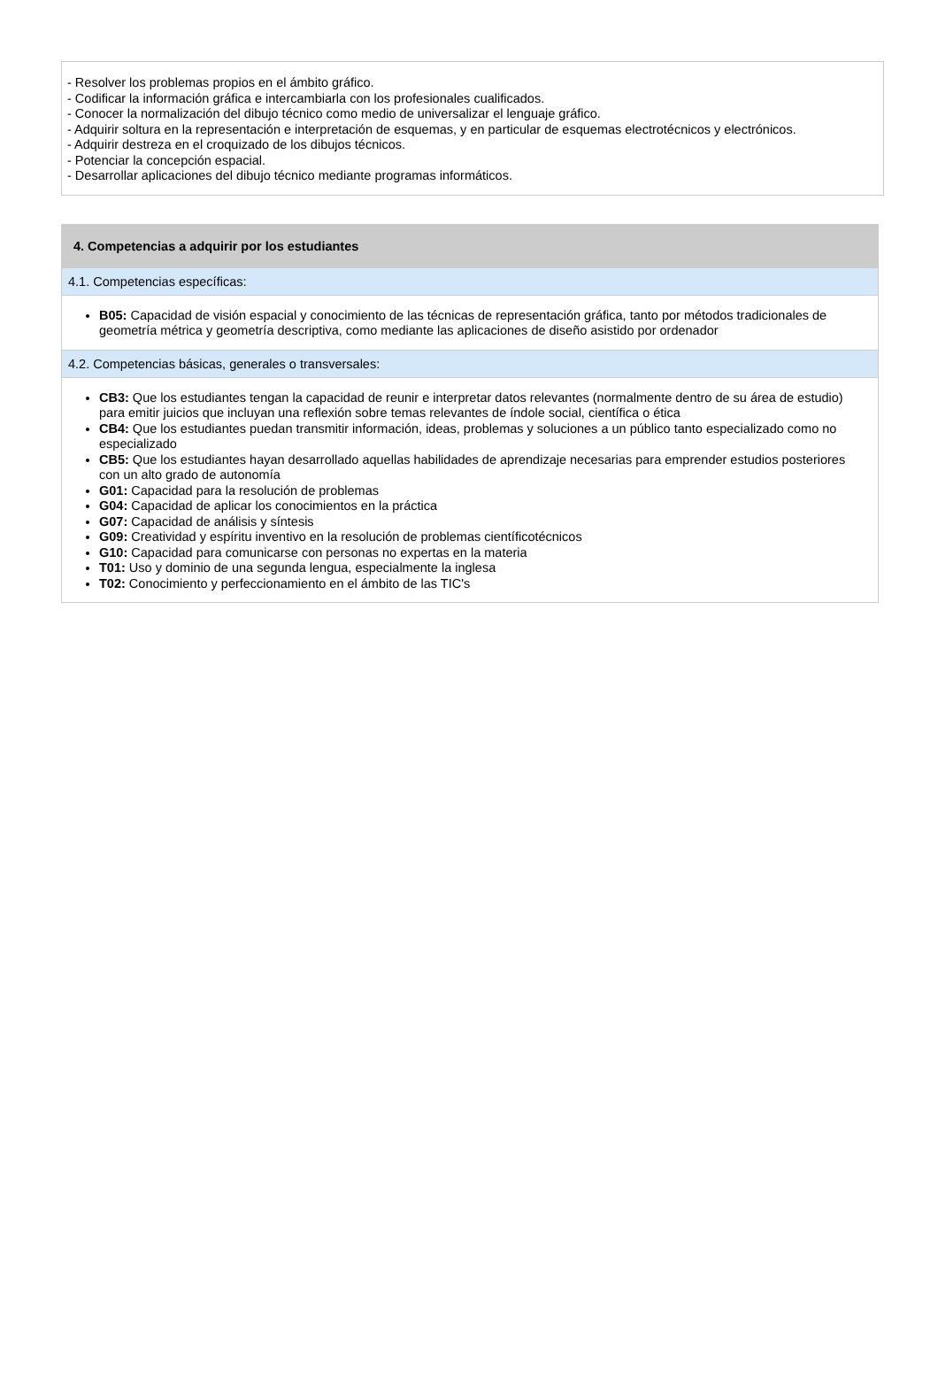- Resolver los problemas propios en el ámbito gráfico.
- Codificar la información gráfica e intercambiarla con los profesionales cualificados.
- Conocer la normalización del dibujo técnico como medio de universalizar el lenguaje gráfico.
- Adquirir soltura en la representación e interpretación de esquemas, y en particular de esquemas electrotécnicos y electrónicos.
- Adquirir destreza en el croquizado de los dibujos técnicos.
- Potenciar la concepción espacial.
- Desarrollar aplicaciones del dibujo técnico mediante programas informáticos.
4. Competencias a adquirir por los estudiantes
4.1. Competencias específicas:
B05: Capacidad de visión espacial y conocimiento de las técnicas de representación gráfica, tanto por métodos tradicionales de geometría métrica y geometría descriptiva, como mediante las aplicaciones de diseño asistido por ordenador
4.2. Competencias básicas, generales o transversales:
CB3: Que los estudiantes tengan la capacidad de reunir e interpretar datos relevantes (normalmente dentro de su área de estudio) para emitir juicios que incluyan una reflexión sobre temas relevantes de índole social, científica o ética
CB4: Que los estudiantes puedan transmitir información, ideas, problemas y soluciones a un público tanto especializado como no especializado
CB5: Que los estudiantes hayan desarrollado aquellas habilidades de aprendizaje necesarias para emprender estudios posteriores con un alto grado de autonomía
G01: Capacidad para la resolución de problemas
G04: Capacidad de aplicar los conocimientos en la práctica
G07: Capacidad de análisis y síntesis
G09: Creatividad y espíritu inventivo en la resolución de problemas científicotécnicos
G10: Capacidad para comunicarse con personas no expertas en la materia
T01: Uso y dominio de una segunda lengua, especialmente la inglesa
T02: Conocimiento y perfeccionamiento en el ámbito de las TIC's